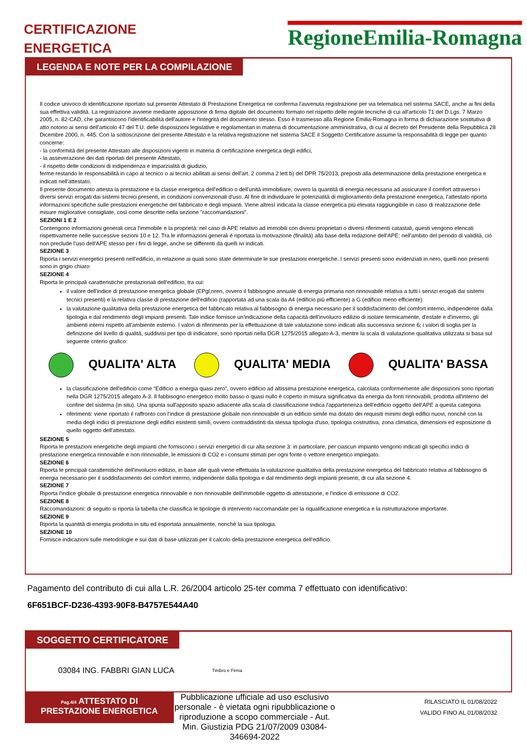CERTIFICAZIONE
ENERGETICA
RegioneEmilia-Romagna
LEGENDA E NOTE PER LA COMPILAZIONE
Il codice univoco di identificazione riportato sul presente Attestato di Prestazione Energetica ne conferma l'avvenuta registrazione per via telematica nel sistema SACE, anche ai fini della sua effettiva validità. La registrazione avviene mediante apposizione di firma digitale del documento formato nel rispetto delle regole tecniche di cui all'articolo 71 del D.Lgs. 7 Marzo 2005, n. 82-CAD, che garantiscono l'identificabilità dell'autore e l'integrità del documento stesso. Esso è trasmesso alla Regione Emilia-Romagna in forma di dichiarazione sostitutiva di atto notorio ai sensi dell'articolo 47 del T.U. delle disposizioni legislative e regolamentari in materia di documentazione amministrativa, di cui al decreto del Presidente della Repubblica 28 Dicembre 2000, n. 445. Con la sottoscrizione del presente Attestato e la relativa registrazione nel sistema SACE il Soggetto Certificatore assume la responsabilità di legge per quanto concerne:
- la conformità del presente Attestato alle disposizioni vigenti in materia di certificazione energetica degli edifici,
- la asseverazione dei dati riportati del presente Attestato,
- il rispetto delle condizioni di indipendenza e imparzialità di giudizio,
ferme restando le responsabilità in capo al tecnico o ai tecnici abilitati ai sensi dell'art. 2 comma 2 lett b) del DPR 75/2013, preposti alla determinazione della prestazione energetica e indicati nell'attestato.
Il presente documento attesta la prestazione e la classe energetica dell'edificio o dell'unità immobiliare, ovvero la quantità di energia necessaria ad assicurare il comfort attraverso i diversi servizi erogati dai sistemi tecnici presenti, in condizioni convenzionali d'uso. Al fine di individuare le potenzialità di miglioramento della prestazione energetica, l'attestato riporta informazioni specifiche sulle prestazioni energetiche del fabbricato e degli impianti. Viene altresì indicata la classe energetica più elevata raggiungibile in caso di realizzazione delle misure migliorative consigliate, così come descritte nella sezione "raccomandazioni".
SEZIONI 1 E 2
Contengono informazioni generali circa l'immobile e la proprietà: nel caso di APE relativo ad immobili con diversi proprietari o diversi riferimenti catastali, questi vengono elencati rispettivamente nelle successive sezioni 10 e 12. Tra le informazioni generali è riportata la motivazione (finalità) alla base della redazione dell'APE: nell'ambito del periodo di validità, ciò non preclude l'uso dell'APE stesso per i fini di legge, anche se differenti da quelli ivi indicati.
SEZIONE 3
Riporta i servizi energetici presenti nell'edificio, in relazione ai quali sono state determinate le sue prestazioni energetiche. I servizi presenti sono evidenziati in nero, quelli non presenti sono in grigio chiaro
SEZIONE 4
Riporta le principali caratteristiche prestazionali dell'edificio, tra cui:
il valore dell'indice di prestazione energetica globale (EPgl,nren, ovvero il fabbisogno annuale di energia primaria non rinnovabile relativa a tutti i servizi erogati dai sistemi tecnici presenti) e la relativa classe di prestazione dell'edificio (rapportata ad una scala da A4 (edificio più efficiente) a G (edificio meno efficiente)
la valutazione qualitativa della prestazione energetica del fabbricato relativa al fabbisogno di energia necessario per il soddisfacimento del comfort interno, indipendente dalla tipologia e dal rendimento degli impianti presenti. Tale indice fornisce un'indicazione della capacità dell'involucro edilizio di isolare termicamente, d'estate e d'inverno, gli ambienti interni rispetto all'ambiente esterno. I valori di riferimento per la effettuazione di tale valutazione sono indicati alla successiva sezione 6; i valori di soglia per la definizione del livello di qualità, suddivisi per tipo di indicatore, sono riportati nella DGR 1275/2015 allegato A-3, mentre la scala di valutazione qualitativa utilizzata si basa sul seguente criterio grafico:
QUALITA' ALTA QUALITA' MEDIA QUALITA' BASSA
la classificazione dell'edificio come “Edificio a energia quasi zero”, ovvero edificio ad altissima prestazione energetica, calcolata conformemente alle disposizioni sono riportati nella DGR 1275/2015 allegato A-3. Il fabbisogno energetico molto basso o quasi nullo è coperto in misura significativa da energia da fonti rinnovabili, prodotta all'interno del confine del sistema (in situ). Una spunta sull'apposito spazio adiacente alla scala di classificazione indica l'appartenenza dell'edificio oggetto dell'APE a questa categoria
riferimenti: viene riportato il raffronto con l'indice di prestazione globale non rinnovabile di un edificio simile ma dotato dei requisiti minimi degli edifici nuovi, nonché con la media degli indici di prestazione degli edifici esistenti simili, ovvero contraddistinti da stessa tipologia d'uso, tipologia costruttiva, zona climatica, dimensioni ed esposizione di quello oggetto dell'attestato.
SEZIONE 5
Riporta le prestazioni energetiche degli impianti che forniscono i servizi energetici di cui alla sezione 3: in particolare, per ciascun impianto vengono indicati gli specifici indici di prestazione energetica rinnovabile e non rinnovabile, le emissioni di CO2 e i consumi stimati per ogni fonte o vettore energetico impiegato.
SEZIONE 6
Riporta le principali caratteristiche dell'involucro edilizio, in base alle quali viene effettuata la valutazione qualitativa della prestazione energetica del fabbricato relativa al fabbisogno di energia necessario per il soddisfacimento del comfort interno, indipendente dalla tipologia e dal rendimento degli impianti presenti, di cui alla sezione 4.
SEZIONE 7
Riporta l'indice globale di prestazione energetica rinnovabile e non rinnovabile dell'immobile oggetto di attestazione, e l'indice di emissione di CO2.
SEZIONE 8
Raccomandazioni: di seguito si riporta la tabella che classifica le tipologie di intervento raccomandate per la riqualificazione energetica e la ristrutturazione importante.
SEZIONE 9
Riporta la quantità di energia prodotta in situ ed esportata annualmente, nonché la sua tipologia.
SEZIONE 10
Fornisce indicazioni sulle metodologie e sui dati di base utilizzati per il calcolo della prestazione energetica dell'edificio.
Pagamento del contributo di cui alla L.R. 26/2004 articolo 25-ter comma 7 effettuato con identificativo:
6F651BCF-D236-4393-90F8-B4757E544A40
SOGGETTO CERTIFICATORE
03084 ING. FABBRI GIAN LUCA Timbro e Firma
Pag.4/4 ATTESTATO DI
PRESTAZIONE ENERGETICA
Pubblicazione ufficiale ad uso esclusivo personale - è vietata ogni ripubblicazione o riproduzione a scopo commerciale - Aut. Min. Giustizia PDG 21/07/2009 03084-346694-2022
RILASCIATO IL 01/08/2022
VALIDO FINO AL 01/08/2032